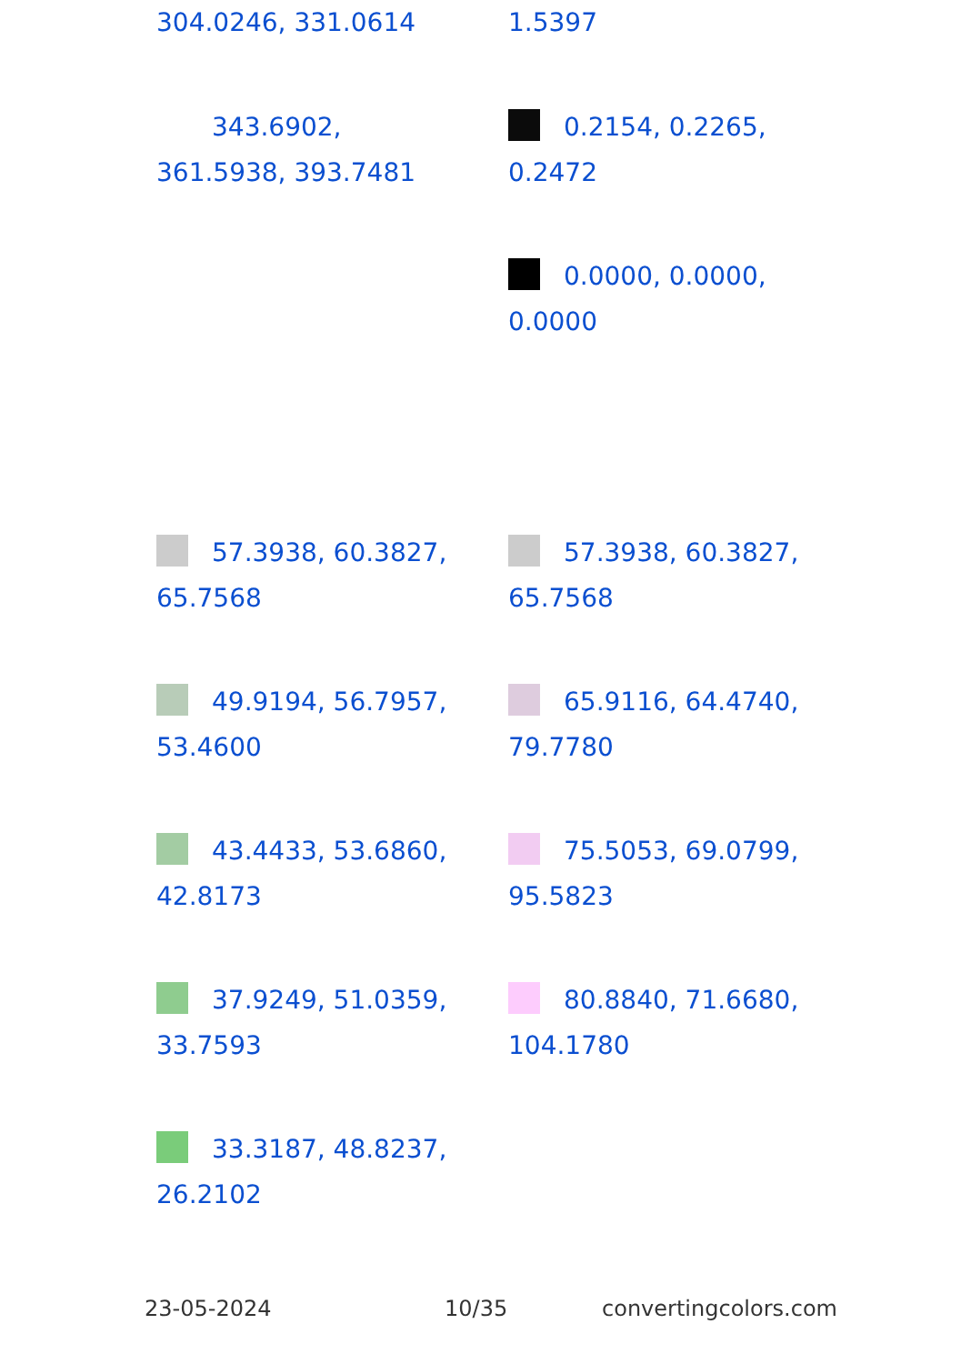304.0246, 331.0614 1.5397
343.6902, 361.5938, 393.7481
0.2154, 0.2265, 0.2472
0.0000, 0.0000, 0.0000
57.3938, 60.3827, 65.7568
57.3938, 60.3827, 65.7568
49.9194, 56.7957, 53.4600
65.9116, 64.4740, 79.7780
43.4433, 53.6860, 42.8173
75.5053, 69.0799, 95.5823
37.9249, 51.0359, 33.7593
80.8840, 71.6680, 104.1780
33.3187, 48.8237, 26.2102
23-05-2024 10/35 convertingcolors.com